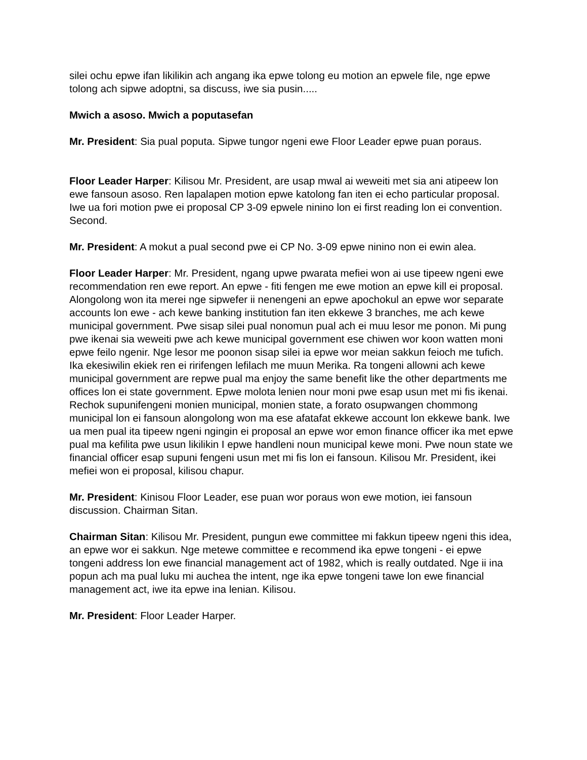silei ochu epwe ifan likilikin ach angang ika epwe tolong eu motion an epwele file, nge epwe tolong ach sipwe adoptni, sa discuss, iwe sia pusin.....
Mwich a asoso. Mwich a poputasefan
Mr. President: Sia pual poputa. Sipwe tungor ngeni ewe Floor Leader epwe puan poraus.
Floor Leader Harper: Kilisou Mr. President, are usap mwal ai weweiti met sia ani atipeew lon ewe fansoun asoso. Ren lapalapen motion epwe katolong fan iten ei echo particular proposal. Iwe ua fori motion pwe ei proposal CP 3-09 epwele ninino lon ei first reading lon ei convention. Second.
Mr. President: A mokut a pual second pwe ei CP No. 3-09 epwe ninino non ei ewin alea.
Floor Leader Harper: Mr. President, ngang upwe pwarata mefiei won ai use tipeew ngeni ewe recommendation ren ewe report. An epwe - fiti fengen me ewe motion an epwe kill ei proposal. Alongolong won ita merei nge sipwefer ii nenengeni an epwe apochokul an epwe wor separate accounts lon ewe - ach kewe banking institution fan iten ekkewe 3 branches, me ach kewe municipal government. Pwe sisap silei pual nonomun pual ach ei muu lesor me ponon. Mi pung pwe ikenai sia weweiti pwe ach kewe municipal government ese chiwen wor koon watten moni epwe feilo ngenir. Nge lesor me poonon sisap silei ia epwe wor meian sakkun feioch me tufich. Ika ekesiwilin ekiek ren ei ririfengen lefilach me muun Merika. Ra tongeni allowni ach kewe municipal government are repwe pual ma enjoy the same benefit like the other departments me offices lon ei state government. Epwe molota lenien nour moni pwe esap usun met mi fis ikenai. Rechok supunifengeni monien municipal, monien state, a forato osupwangen chommong municipal lon ei fansoun alongolong won ma ese afatafat ekkewe account lon ekkewe bank. Iwe ua men pual ita tipeew ngeni ngingin ei proposal an epwe wor emon finance officer ika met epwe pual ma kefilita pwe usun likilikin I epwe handleni noun municipal kewe moni. Pwe noun state we financial officer esap supuni fengeni usun met mi fis lon ei fansoun. Kilisou Mr. President, ikei mefiei won ei proposal, kilisou chapur.
Mr. President: Kinisou Floor Leader, ese puan wor poraus won ewe motion, iei fansoun discussion. Chairman Sitan.
Chairman Sitan: Kilisou Mr. President, pungun ewe committee mi fakkun tipeew ngeni this idea, an epwe wor ei sakkun. Nge metewe committee e recommend ika epwe tongeni - ei epwe tongeni address lon ewe financial management act of 1982, which is really outdated. Nge ii ina popun ach ma pual luku mi auchea the intent, nge ika epwe tongeni tawe lon ewe financial management act, iwe ita epwe ina lenian. Kilisou.
Mr. President: Floor Leader Harper.